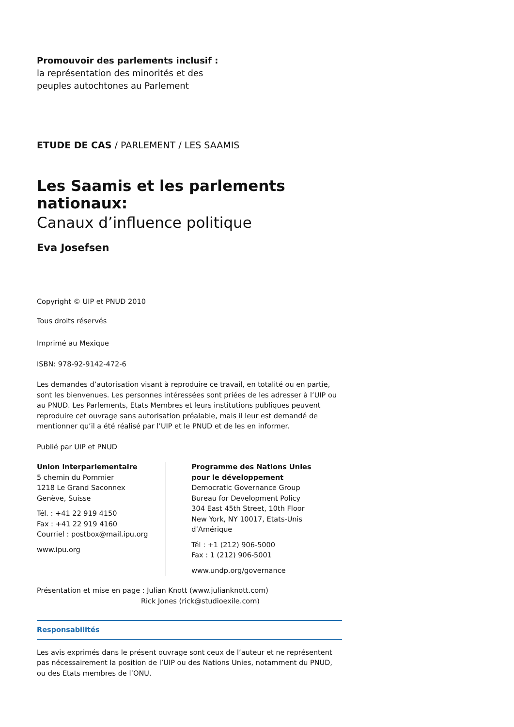Promouvoir des parlements inclusif :
la représentation des minorités et des
peuples autochtones au Parlement
ETUDE DE CAS / PARLEMENT / LES SAAMIS
Les Saamis et les parlements nationaux:
Canaux d’influence politique
Eva Josefsen
Copyright © UIP et PNUD 2010
Tous droits réservés
Imprimé au Mexique
ISBN: 978-92-9142-472-6
Les demandes d’autorisation visant à reproduire ce travail, en totalité ou en partie, sont les bienvenues. Les personnes intéressées sont priées de les adresser à l’UIP ou au PNUD. Les Parlements, Etats Membres et leurs institutions publiques peuvent reproduire cet ouvrage sans autorisation préalable, mais il leur est demandé de mentionner qu’il a été réalisé par l’UIP et le PNUD et de les en informer.
Publié par UIP et PNUD
Union interparlementaire
5 chemin du Pommier
1218 Le Grand Saconnex
Genève, Suisse
Tél. : +41 22 919 4150
Fax : +41 22 919 4160
Courriel : postbox@mail.ipu.org
www.ipu.org
Programme des Nations Unies
pour le développement
Democratic Governance Group
Bureau for Development Policy
304 East 45th Street, 10th Floor
New York, NY 10017, Etats-Unis d’Amérique
Tél : +1 (212) 906-5000
Fax : 1 (212) 906-5001
www.undp.org/governance
Présentation et mise en page : Julian Knott (www.julianknott.com)
Rick Jones (rick@studioexile.com)
Responsabilités
Les avis exprimés dans le présent ouvrage sont ceux de l’auteur et ne représentent pas nécessairement la position de l’UIP ou des Nations Unies, notamment du PNUD, ou des Etats membres de l’ONU.